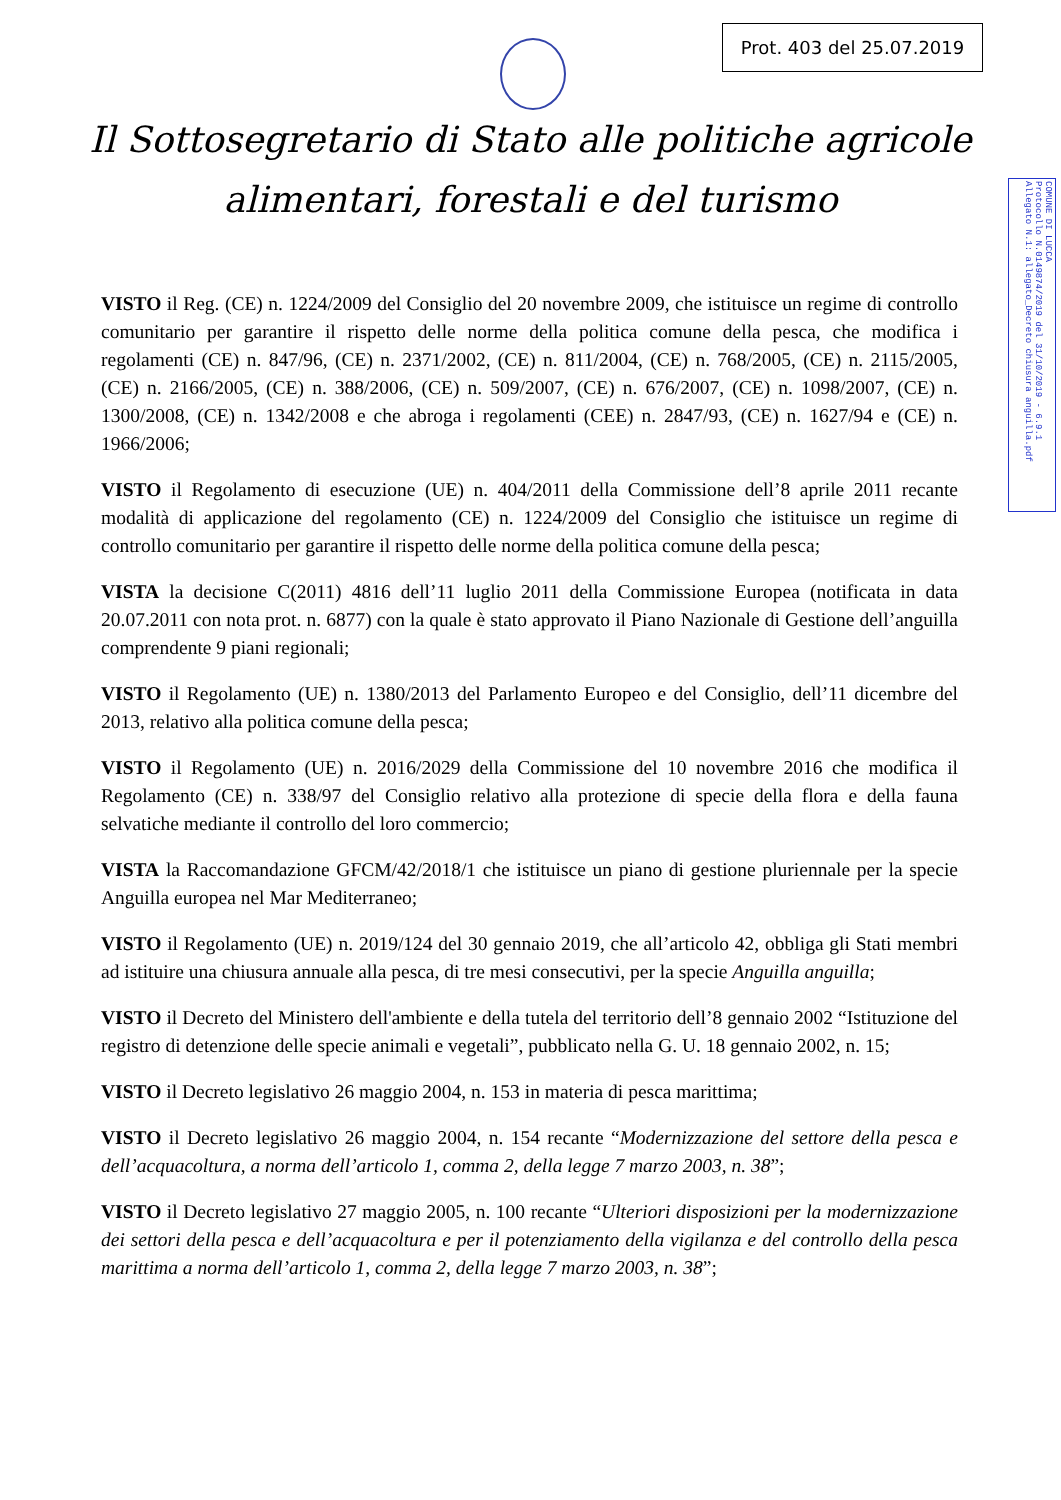Prot. 403 del 25.07.2019
COMUNE DI LUCCA
Protocollo N.0149874/2019 del 31/10/2019 - 6.9.1
Allegato N.1: allegato_Decreto chiusura anguilla.pdf
Il Sottosegretario di Stato alle politiche agricole
alimentari, forestali e del turismo
VISTO il Reg. (CE) n. 1224/2009 del Consiglio del 20 novembre 2009, che istituisce un regime di controllo comunitario per garantire il rispetto delle norme della politica comune della pesca, che modifica i regolamenti (CE) n. 847/96, (CE) n. 2371/2002, (CE) n. 811/2004, (CE) n. 768/2005, (CE) n. 2115/2005, (CE) n. 2166/2005, (CE) n. 388/2006, (CE) n. 509/2007, (CE) n. 676/2007, (CE) n. 1098/2007, (CE) n. 1300/2008, (CE) n. 1342/2008 e che abroga i regolamenti (CEE) n. 2847/93, (CE) n. 1627/94 e (CE) n. 1966/2006;
VISTO il Regolamento di esecuzione (UE) n. 404/2011 della Commissione dell’8 aprile 2011 recante modalità di applicazione del regolamento (CE) n. 1224/2009 del Consiglio che istituisce un regime di controllo comunitario per garantire il rispetto delle norme della politica comune della pesca;
VISTA la decisione C(2011) 4816 dell’11 luglio 2011 della Commissione Europea (notificata in data 20.07.2011 con nota prot. n. 6877) con la quale è stato approvato il Piano Nazionale di Gestione dell’anguilla comprendente 9 piani regionali;
VISTO il Regolamento (UE) n. 1380/2013 del Parlamento Europeo e del Consiglio, dell’11 dicembre del 2013, relativo alla politica comune della pesca;
VISTO il Regolamento (UE) n. 2016/2029 della Commissione del 10 novembre 2016 che modifica il Regolamento (CE) n. 338/97 del Consiglio relativo alla protezione di specie della flora e della fauna selvatiche mediante il controllo del loro commercio;
VISTA la Raccomandazione GFCM/42/2018/1 che istituisce un piano di gestione pluriennale per la specie Anguilla europea nel Mar Mediterraneo;
VISTO il Regolamento (UE) n. 2019/124 del 30 gennaio 2019, che all’articolo 42, obbliga gli Stati membri ad istituire una chiusura annuale alla pesca, di tre mesi consecutivi, per la specie Anguilla anguilla;
VISTO il Decreto del Ministero dell'ambiente e della tutela del territorio dell’8 gennaio 2002 “Istituzione del registro di detenzione delle specie animali e vegetali”, pubblicato nella G. U. 18 gennaio 2002, n. 15;
VISTO il Decreto legislativo 26 maggio 2004, n. 153 in materia di pesca marittima;
VISTO il Decreto legislativo 26 maggio 2004, n. 154 recante “Modernizzazione del settore della pesca e dell’acquacoltura, a norma dell’articolo 1, comma 2, della legge 7 marzo 2003, n. 38”;
VISTO il Decreto legislativo 27 maggio 2005, n. 100 recante “Ulteriori disposizioni per la modernizzazione dei settori della pesca e dell’acquacoltura e per il potenziamento della vigilanza e del controllo della pesca marittima a norma dell’articolo 1, comma 2, della legge 7 marzo 2003, n. 38”;